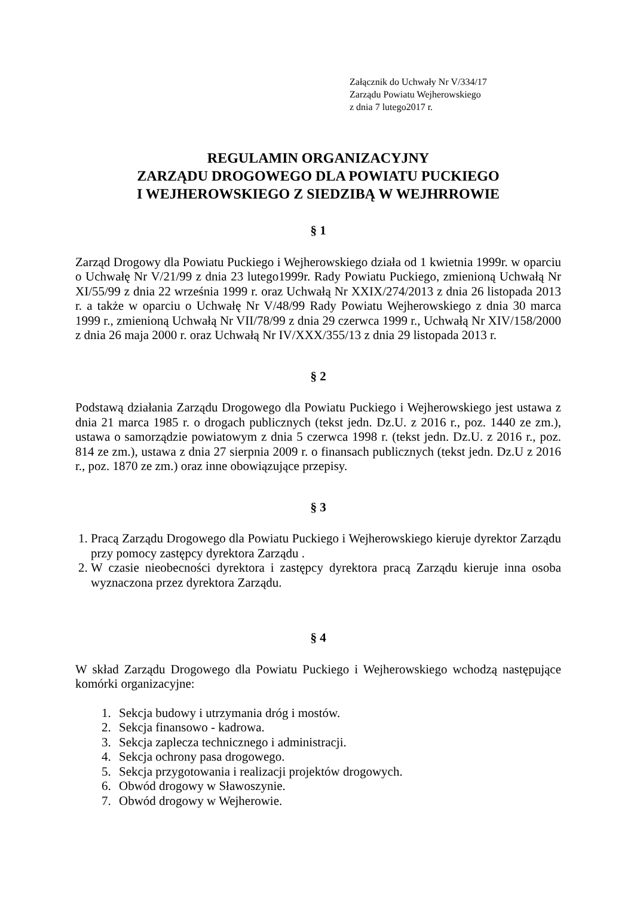Załącznik do Uchwały Nr V/334/17
Zarządu Powiatu Wejherowskiego
z dnia 7 lutego2017 r.
REGULAMIN ORGANIZACYJNY
ZARZĄDU DROGOWEGO DLA POWIATU PUCKIEGO
I WEJHEROWSKIEGO Z SIEDZIBĄ W WEJHRROWIE
§ 1
Zarząd Drogowy dla Powiatu Puckiego i Wejherowskiego działa od 1 kwietnia 1999r. w oparciu o Uchwałę Nr V/21/99 z dnia 23 lutego1999r. Rady Powiatu Puckiego, zmienioną Uchwałą Nr XI/55/99 z dnia 22 września 1999 r. oraz Uchwałą Nr XXIX/274/2013 z dnia 26 listopada 2013 r. a także w oparciu o Uchwałę Nr V/48/99 Rady Powiatu Wejherowskiego z dnia 30 marca 1999 r., zmienioną Uchwałą Nr VII/78/99 z dnia 29 czerwca 1999 r., Uchwałą Nr XIV/158/2000 z dnia 26 maja 2000 r. oraz Uchwałą Nr IV/XXX/355/13 z dnia 29 listopada 2013 r.
§ 2
Podstawą działania Zarządu Drogowego dla Powiatu Puckiego i Wejherowskiego jest ustawa z dnia 21 marca 1985 r. o drogach publicznych (tekst jedn. Dz.U. z 2016 r., poz. 1440 ze zm.), ustawa o samorządzie powiatowym z dnia 5 czerwca 1998 r. (tekst jedn. Dz.U. z 2016 r., poz. 814 ze zm.), ustawa z dnia 27 sierpnia 2009 r. o finansach publicznych (tekst jedn. Dz.U z 2016 r., poz. 1870 ze zm.) oraz inne obowiązujące przepisy.
§ 3
1. Pracą Zarządu Drogowego dla Powiatu Puckiego i Wejherowskiego kieruje dyrektor Zarządu przy pomocy zastępcy dyrektora Zarządu .
2. W czasie nieobecności dyrektora i zastępcy dyrektora pracą Zarządu kieruje inna osoba wyznaczona przez dyrektora Zarządu.
§ 4
W skład Zarządu Drogowego dla Powiatu Puckiego i Wejherowskiego wchodzą następujące komórki organizacyjne:
1. Sekcja budowy i utrzymania dróg i mostów.
2. Sekcja finansowo - kadrowa.
3. Sekcja zaplecza technicznego i administracji.
4. Sekcja ochrony pasa drogowego.
5. Sekcja przygotowania i realizacji projektów drogowych.
6. Obwód drogowy w Sławoszynie.
7. Obwód drogowy w Wejherowie.